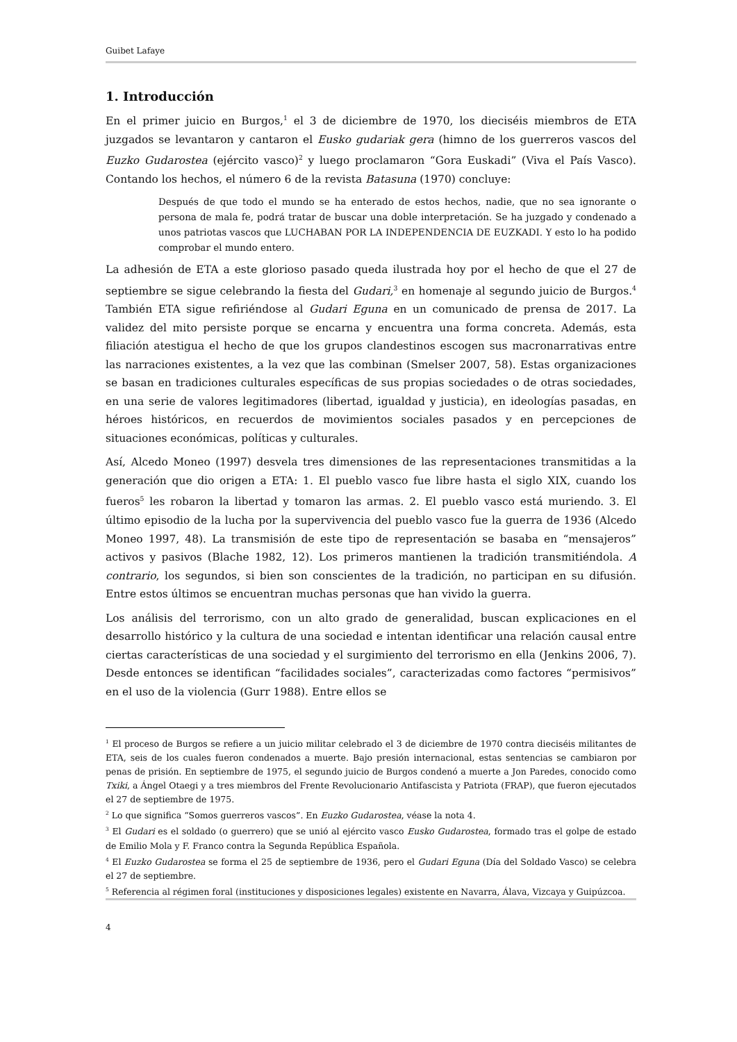Guibet Lafaye
1. Introducción
En el primer juicio en Burgos,<sup>1</sup> el 3 de diciembre de 1970, los dieciséis miembros de ETA juzgados se levantaron y cantaron el Eusko gudariak gera (himno de los guerreros vascos del Euzko Gudarostea (ejército vasco)<sup>2</sup> y luego proclamaron “Gora Euskadi” (Viva el País Vasco). Contando los hechos, el número 6 de la revista Batasuna (1970) concluye:
Después de que todo el mundo se ha enterado de estos hechos, nadie, que no sea ignorante o persona de mala fe, podrá tratar de buscar una doble interpretación. Se ha juzgado y condenado a unos patriotas vascos que LUCHABAN POR LA INDEPENDENCIA DE EUZKADI. Y esto lo ha podido comprobar el mundo entero.
La adhesión de ETA a este glorioso pasado queda ilustrada hoy por el hecho de que el 27 de septiembre se sigue celebrando la fiesta del Gudari,<sup>3</sup> en homenaje al segundo juicio de Burgos.<sup>4</sup> También ETA sigue refiriéndose al Gudari Eguna en un comunicado de prensa de 2017. La validez del mito persiste porque se encarna y encuentra una forma concreta. Además, esta filiación atestigua el hecho de que los grupos clandestinos escogen sus macronarrativas entre las narraciones existentes, a la vez que las combinan (Smelser 2007, 58). Estas organizaciones se basan en tradiciones culturales específicas de sus propias sociedades o de otras sociedades, en una serie de valores legitimadores (libertad, igualdad y justicia), en ideologías pasadas, en héroes históricos, en recuerdos de movimientos sociales pasados y en percepciones de situaciones económicas, políticas y culturales.
Así, Alcedo Moneo (1997) desvela tres dimensiones de las representaciones transmitidas a la generación que dio origen a ETA: 1. El pueblo vasco fue libre hasta el siglo XIX, cuando los fueros<sup>5</sup> les robaron la libertad y tomaron las armas. 2. El pueblo vasco está muriendo. 3. El último episodio de la lucha por la supervivencia del pueblo vasco fue la guerra de 1936 (Alcedo Moneo 1997, 48). La transmisión de este tipo de representación se basaba en “mensajeros” activos y pasivos (Blache 1982, 12). Los primeros mantienen la tradición transmitiéndola. A contrario, los segundos, si bien son conscientes de la tradición, no participan en su difusión. Entre estos últimos se encuentran muchas personas que han vivido la guerra.
Los análisis del terrorismo, con un alto grado de generalidad, buscan explicaciones en el desarrollo histórico y la cultura de una sociedad e intentan identificar una relación causal entre ciertas características de una sociedad y el surgimiento del terrorismo en ella (Jenkins 2006, 7). Desde entonces se identifican “facilidades sociales”, caracterizadas como factores “permisivos” en el uso de la violencia (Gurr 1988). Entre ellos se
<sup>1</sup> El proceso de Burgos se refiere a un juicio militar celebrado el 3 de diciembre de 1970 contra dieciséis militantes de ETA, seis de los cuales fueron condenados a muerte. Bajo presión internacional, estas sentencias se cambiaron por penas de prisión. En septiembre de 1975, el segundo juicio de Burgos condenó a muerte a Jon Paredes, conocido como Txiki, a Ángel Otaegi y a tres miembros del Frente Revolucionario Antifascista y Patriota (FRAP), que fueron ejecutados el 27 de septiembre de 1975.
<sup>2</sup> Lo que significa “Somos guerreros vascos”. En Euzko Gudarostea, véase la nota 4.
<sup>3</sup> El Gudari es el soldado (o guerrero) que se unió al ejército vasco Eusko Gudarostea, formado tras el golpe de estado de Emilio Mola y F. Franco contra la Segunda República Española.
<sup>4</sup> El Euzko Gudarostea se forma el 25 de septiembre de 1936, pero el Gudari Eguna (Día del Soldado Vasco) se celebra el 27 de septiembre.
<sup>5</sup> Referencia al régimen foral (instituciones y disposiciones legales) existente en Navarra, Álava, Vizcaya y Guipúzcoa.
4